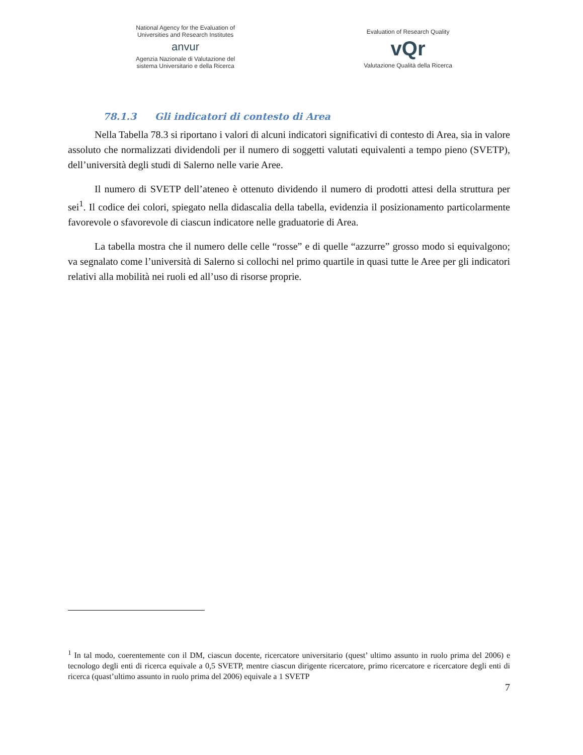National Agency for the Evaluation of
Universities and Research Institutes
anvur
Agenzia Nazionale di Valutazione del
sistema Universitario e della Ricerca
Evaluation of Research Quality
vQr
Valutazione Qualità della Ricerca
78.1.3 Gli indicatori di contesto di Area
Nella Tabella 78.3 si riportano i valori di alcuni indicatori significativi di contesto di Area, sia in valore assoluto che normalizzati dividendoli per il numero di soggetti valutati equivalenti a tempo pieno (SVETP), dell’università degli studi di Salerno nelle varie Aree.
Il numero di SVETP dell’ateneo è ottenuto dividendo il numero di prodotti attesi della struttura per sei<sup>1</sup>. Il codice dei colori, spiegato nella didascalia della tabella, evidenzia il posizionamento particolarmente favorevole o sfavorevole di ciascun indicatore nelle graduatorie di Area.
La tabella mostra che il numero delle celle “rosse” e di quelle “azzurre” grosso modo si equivalgono; va segnalato come l’università di Salerno si collochi nel primo quartile in quasi tutte le Aree per gli indicatori relativi alla mobilità nei ruoli ed all’uso di risorse proprie.
<sup>1</sup> In tal modo, coerentemente con il DM, ciascun docente, ricercatore universitario (quest’ ultimo assunto in ruolo prima del 2006) e tecnologo degli enti di ricerca equivale a 0,5 SVETP, mentre ciascun dirigente ricercatore, primo ricercatore e ricercatore degli enti di ricerca (quast’ultimo assunto in ruolo prima del 2006) equivale a 1 SVETP
7